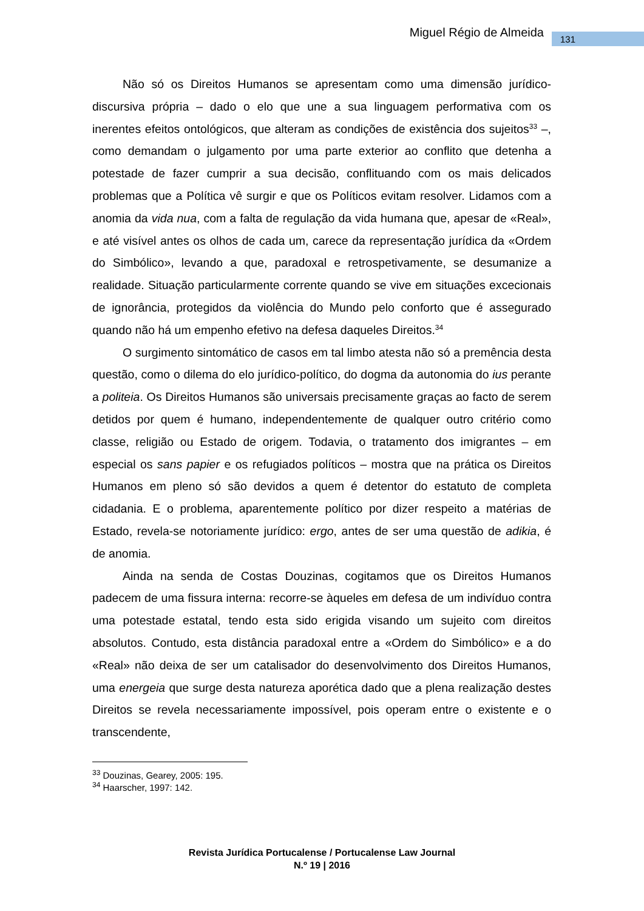Miguel Régio de Almeida 131
Não só os Direitos Humanos se apresentam como uma dimensão jurídico-discursiva própria – dado o elo que une a sua linguagem performativa com os inerentes efeitos ontológicos, que alteram as condições de existência dos sujeitos<sup>33</sup> –, como demandam o julgamento por uma parte exterior ao conflito que detenha a potestade de fazer cumprir a sua decisão, conflituando com os mais delicados problemas que a Política vê surgir e que os Políticos evitam resolver. Lidamos com a anomia da vida nua, com a falta de regulação da vida humana que, apesar de «Real», e até visível antes os olhos de cada um, carece da representação jurídica da «Ordem do Simbólico», levando a que, paradoxal e retrospetivamente, se desumanize a realidade. Situação particularmente corrente quando se vive em situações excecionais de ignorância, protegidos da violência do Mundo pelo conforto que é assegurado quando não há um empenho efetivo na defesa daqueles Direitos.<sup>34</sup>
O surgimento sintomático de casos em tal limbo atesta não só a premência desta questão, como o dilema do elo jurídico-político, do dogma da autonomia do ius perante a politeia. Os Direitos Humanos são universais precisamente graças ao facto de serem detidos por quem é humano, independentemente de qualquer outro critério como classe, religião ou Estado de origem. Todavia, o tratamento dos imigrantes – em especial os sans papier e os refugiados políticos – mostra que na prática os Direitos Humanos em pleno só são devidos a quem é detentor do estatuto de completa cidadania. E o problema, aparentemente político por dizer respeito a matérias de Estado, revela-se notoriamente jurídico: ergo, antes de ser uma questão de adikia, é de anomia.
Ainda na senda de Costas Douzinas, cogitamos que os Direitos Humanos padecem de uma fissura interna: recorre-se àqueles em defesa de um indivíduo contra uma potestade estatal, tendo esta sido erigida visando um sujeito com direitos absolutos. Contudo, esta distância paradoxal entre a «Ordem do Simbólico» e a do «Real» não deixa de ser um catalisador do desenvolvimento dos Direitos Humanos, uma energeia que surge desta natureza aporética dado que a plena realização destes Direitos se revela necessariamente impossível, pois operam entre o existente e o transcendente,
<sup>33</sup> Douzinas, Gearey, 2005: 195.
<sup>34</sup> Haarscher, 1997: 142.
Revista Jurídica Portucalense / Portucalense Law Journal
N.º 19 | 2016